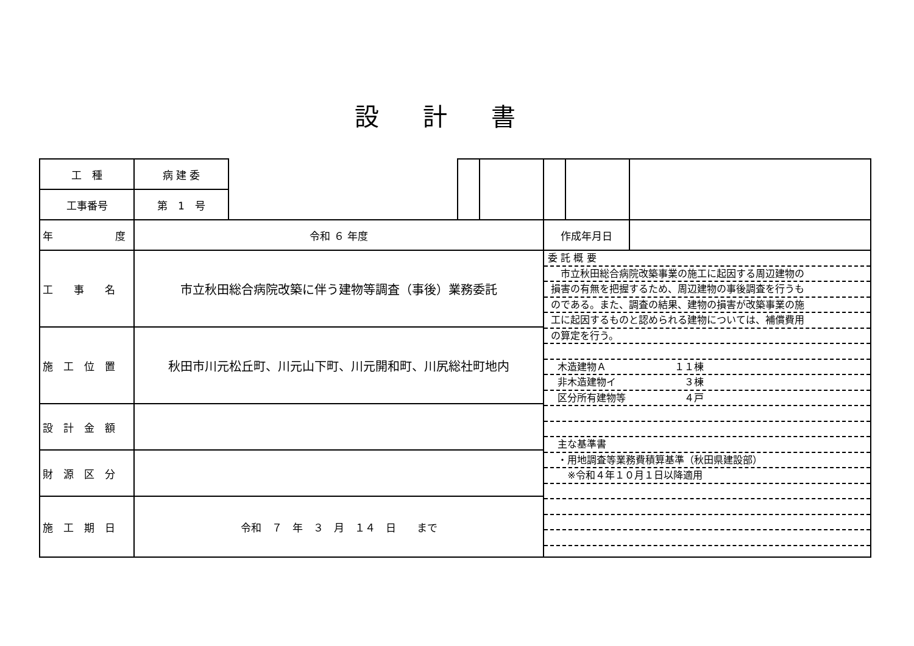設計書
| 工 種 | 病 建 委 | | | | | | |
| 工事番号 | 第 1 号 | | | | | | |
| 年 度 | 令和 ６ 年度 | | | | 作成年月日 | | |
| 工 事 名 | 市立秋田総合病院改築に伴う建物等調査（事後）業務委託 | | | | 委 託 概 要 市立秋田総合病院改築事業の施工に起因する周辺建物の 損害の有無を把握するため、周辺建物の事後調査を行うも のである。また、調査の結果、建物の損害が改築事業の施 工に起因するものと認められる建物については、補償費用 の算定を行う。 木造建物Ａ １１棟 非木造建物イ ３棟 区分所有建物等 ４戸 主な基準書 ・用地調査等業務費積算基準（秋田県建設部） ※令和４年１０月１日以降適用 | | |
| 施 工 位 置 | 秋田市川元松丘町、川元山下町、川元開和町、川尻総社町地内 | | | | | | |
| 設 計 金 額 | | | | | | | |
| 財 源 区 分 | | | | | | | |
| 施 工 期 日 | 令和 ７ 年 ３ 月 １４ 日 まで | | | | | | |